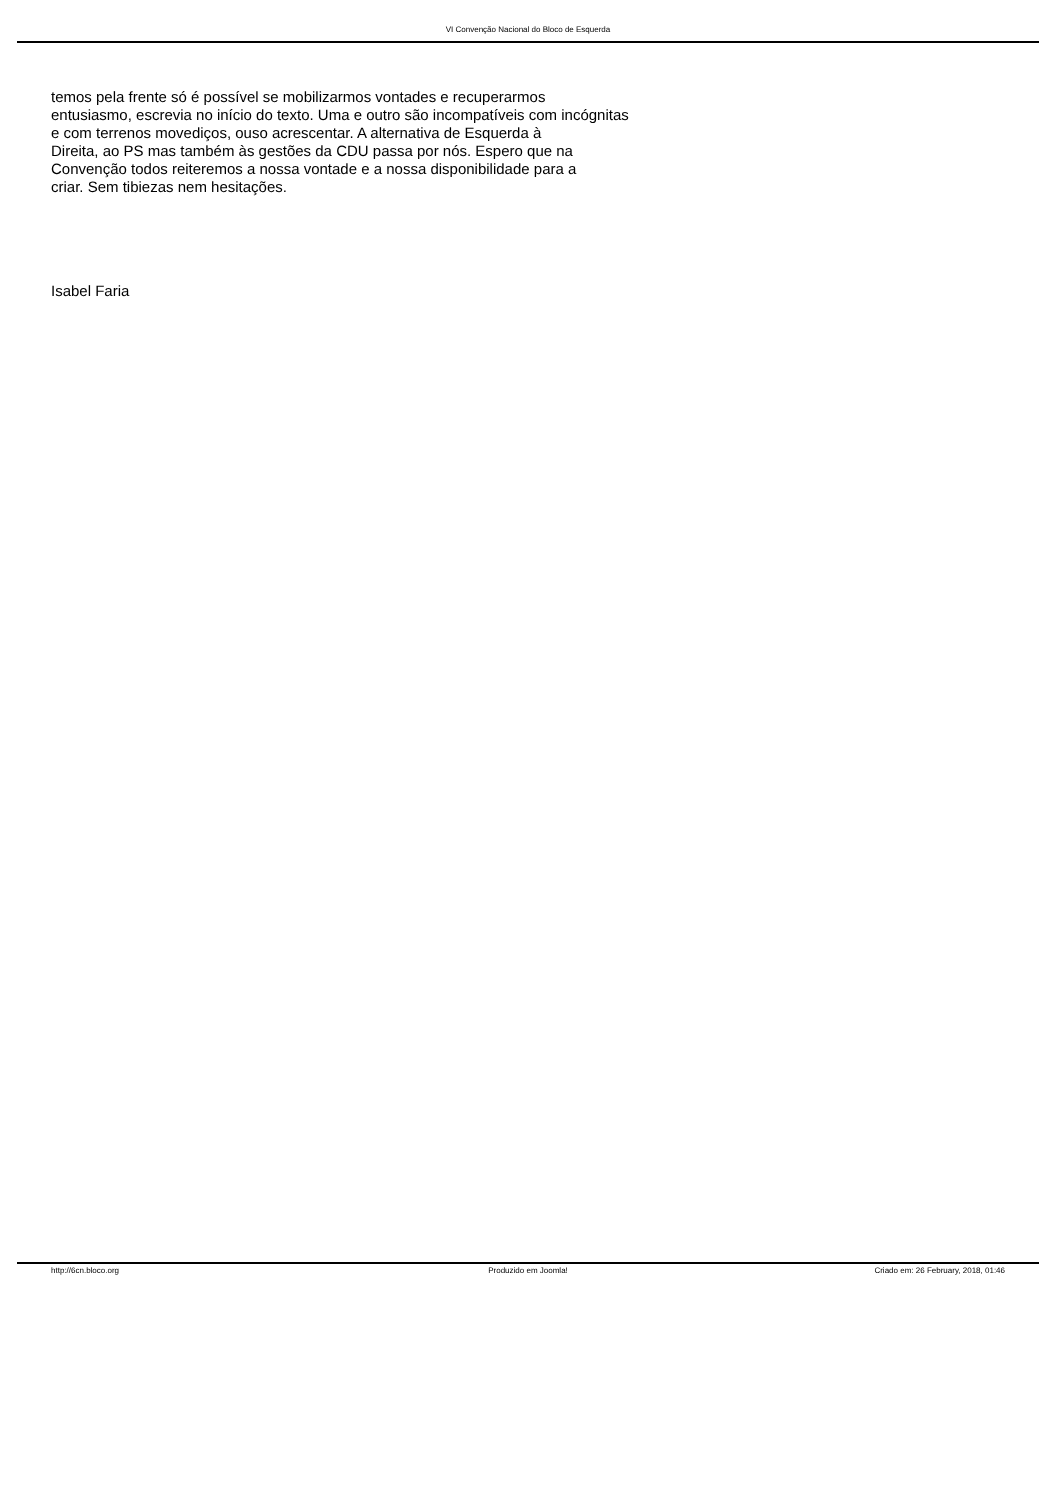VI Convenção Nacional do Bloco de Esquerda
temos pela frente só é possível se mobilizarmos vontades e recuperarmos
entusiasmo, escrevia no início do texto. Uma e outro são incompatíveis com incógnitas
e com terrenos movediços, ouso acrescentar. A alternativa de Esquerda à
Direita, ao PS mas também às gestões da CDU passa por nós. Espero que na
Convenção todos reiteremos a nossa vontade e a nossa disponibilidade para a
criar. Sem tibiezas nem hesitações.
Isabel Faria
http://6cn.bloco.org Produzido em Joomla! Criado em: 26 February, 2018, 01:46